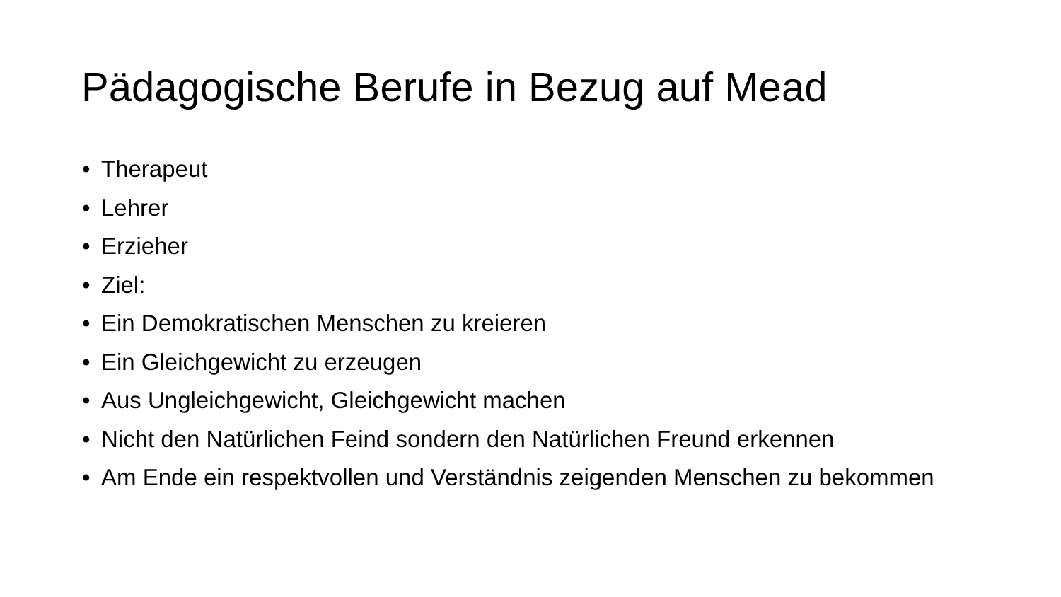Pädagogische Berufe in Bezug auf Mead
• Therapeut
• Lehrer
• Erzieher
• Ziel:
• Ein Demokratischen Menschen zu kreieren
• Ein Gleichgewicht zu erzeugen
• Aus Ungleichgewicht, Gleichgewicht machen
• Nicht den Natürlichen Feind sondern den Natürlichen Freund erkennen
• Am Ende ein respektvollen und Verständnis zeigenden Menschen zu bekommen